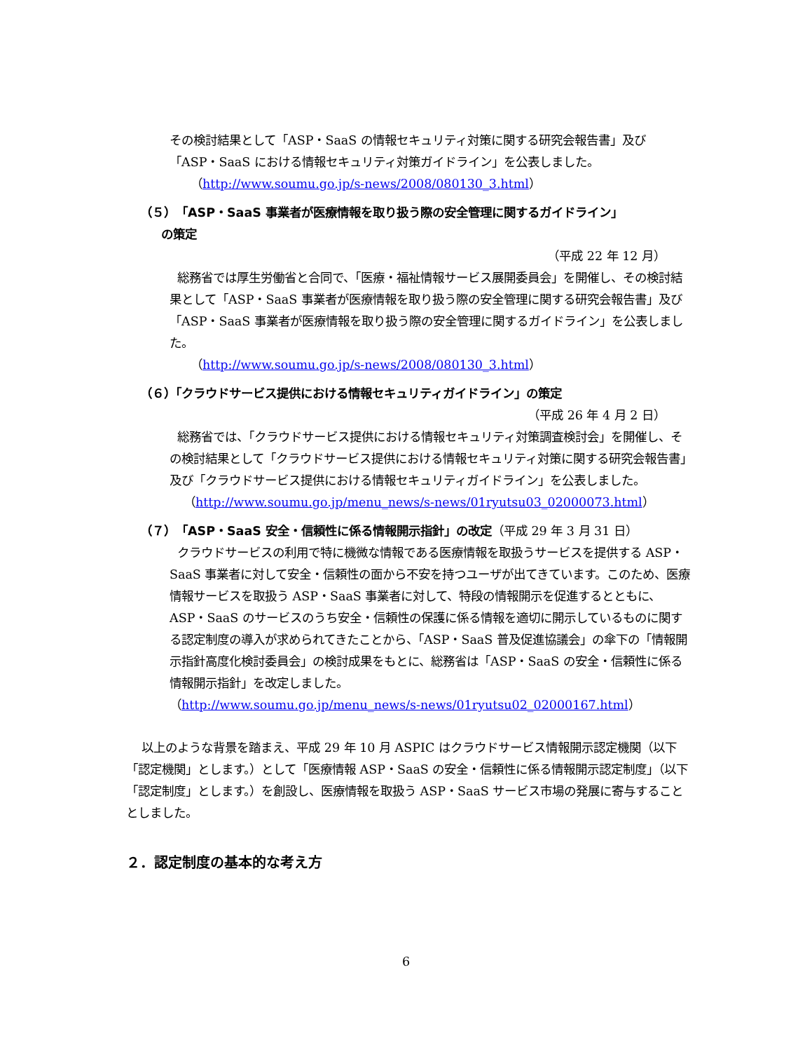その検討結果として「ASP・SaaS の情報セキュリティ対策に関する研究会報告書」及び「ASP・SaaS における情報セキュリティ対策ガイドライン」を公表しました。
（http://www.soumu.go.jp/s-news/2008/080130_3.html）
（５）「ASP・SaaS 事業者が医療情報を取り扱う際の安全管理に関するガイドライン」
の策定
（平成 22 年 12 月）
総務省では厚生労働省と合同で、「医療・福祉情報サービス展開委員会」を開催し、その検討結果として「ASP・SaaS 事業者が医療情報を取り扱う際の安全管理に関する研究会報告書」及び「ASP・SaaS 事業者が医療情報を取り扱う際の安全管理に関するガイドライン」を公表しました。
（http://www.soumu.go.jp/s-news/2008/080130_3.html）
（６）「クラウドサービス提供における情報セキュリティガイドライン」の策定
（平成 26 年 4 月 2 日）
総務省では、「クラウドサービス提供における情報セキュリティ対策調査検討会」を開催し、その検討結果として「クラウドサービス提供における情報セキュリティ対策に関する研究会報告書」及び「クラウドサービス提供における情報セキュリティガイドライン」を公表しました。
（http://www.soumu.go.jp/menu_news/s-news/01ryutsu03_02000073.html）
（７）「ASP・SaaS 安全・信頼性に係る情報開示指針」の改定（平成 29 年 3 月 31 日）
クラウドサービスの利用で特に機微な情報である医療情報を取扱うサービスを提供する ASP・SaaS 事業者に対して安全・信頼性の面から不安を持つユーザが出てきています。このため、医療情報サービスを取扱う ASP・SaaS 事業者に対して、特段の情報開示を促進するとともに、ASP・SaaS のサービスのうち安全・信頼性の保護に係る情報を適切に開示しているものに関する認定制度の導入が求められてきたことから、「ASP・SaaS 普及促進協議会」の傘下の「情報開示指針高度化検討委員会」の検討成果をもとに、総務省は「ASP・SaaS の安全・信頼性に係る情報開示指針」を改定しました。
（http://www.soumu.go.jp/menu_news/s-news/01ryutsu02_02000167.html）
以上のような背景を踏まえ、平成 29 年 10 月 ASPIC はクラウドサービス情報開示認定機関（以下「認定機関」とします。）として「医療情報 ASP・SaaS の安全・信頼性に係る情報開示認定制度」（以下「認定制度」とします。）を創設し、医療情報を取扱う ASP・SaaS サービス市場の発展に寄与することとしました。
２．認定制度の基本的な考え方
6